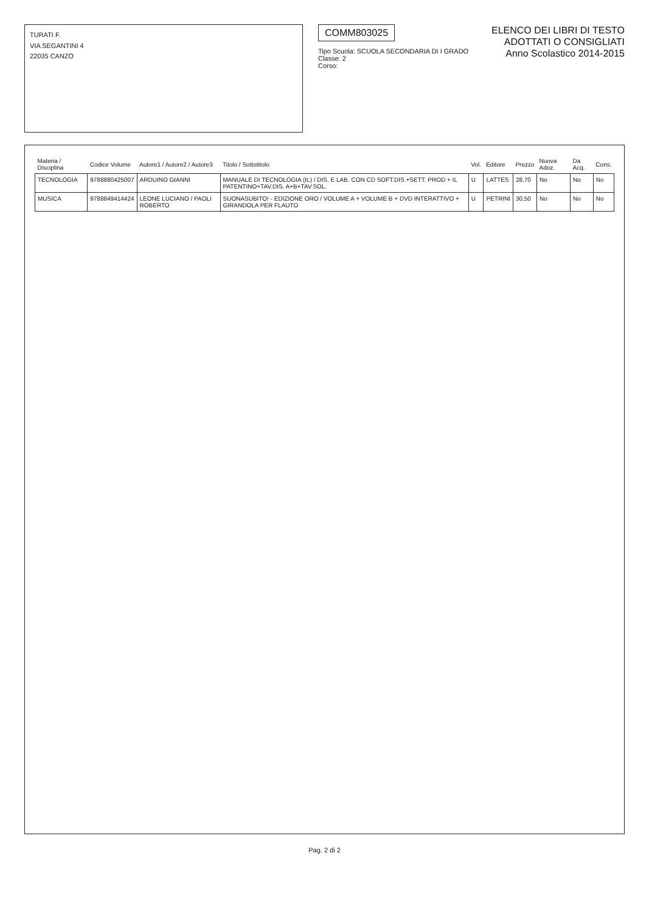TURATI F.
VIA SEGANTINI 4
22035 CANZO
COMM803025
Tipo Scuola: SCUOLA SECONDARIA DI I GRADO
Classe: 2
Corso:
ELENCO DEI LIBRI DI TESTO
ADOTTATI O CONSIGLIATI
Anno Scolastico 2014-2015
| Materia / Disciplina | Codice Volume | Autore1 / Autore2 / Autore3 | Titolo / Sottotitolo | Vol. | Editore | Prezzo | Nuova Adoz. | Da Acq. | Cons. |
| --- | --- | --- | --- | --- | --- | --- | --- | --- | --- |
| TECNOLOGIA | 9788880425007 | ARDUINO GIANNI | MANUALE DI TECNOLOGIA (IL) / DIS. E LAB. CON CD SOFT.DIS.+SETT. PROD.+ IL PATENTINO+TAV.DIS. A+B+TAV.SOL. | U | LATTES | 28,70 | No | No | No |
| MUSICA | 9788849414424 | LEONE LUCIANO / PAOLI ROBERTO | SUONASUBITO! - EDIZIONE ORO / VOLUME A + VOLUME B + DVD INTERATTIVO + GIRANDOLA PER FLAUTO | U | PETRINI | 30,50 | No | No | No |
Pag. 2 di 2